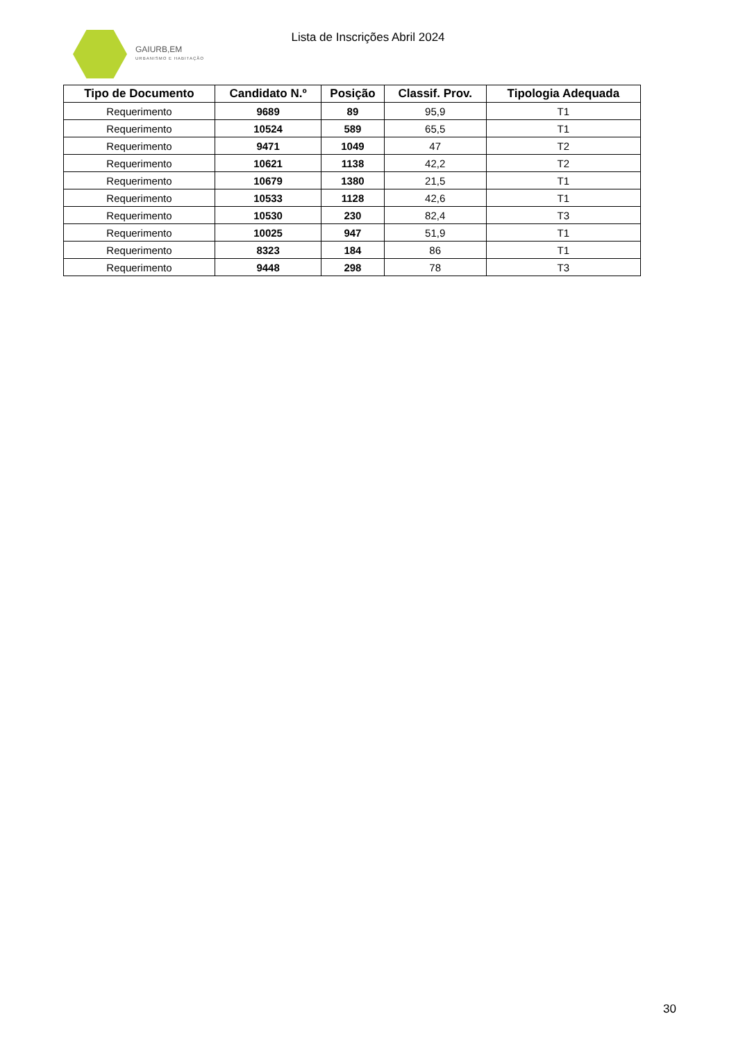GAIURB,EM
URBANISMO E HABITAÇÃO
Lista de Inscrições Abril 2024
| Tipo de Documento | Candidato N.º | Posição | Classif. Prov. | Tipologia Adequada |
| --- | --- | --- | --- | --- |
| Requerimento | 9689 | 89 | 95,9 | T1 |
| Requerimento | 10524 | 589 | 65,5 | T1 |
| Requerimento | 9471 | 1049 | 47 | T2 |
| Requerimento | 10621 | 1138 | 42,2 | T2 |
| Requerimento | 10679 | 1380 | 21,5 | T1 |
| Requerimento | 10533 | 1128 | 42,6 | T1 |
| Requerimento | 10530 | 230 | 82,4 | T3 |
| Requerimento | 10025 | 947 | 51,9 | T1 |
| Requerimento | 8323 | 184 | 86 | T1 |
| Requerimento | 9448 | 298 | 78 | T3 |
30